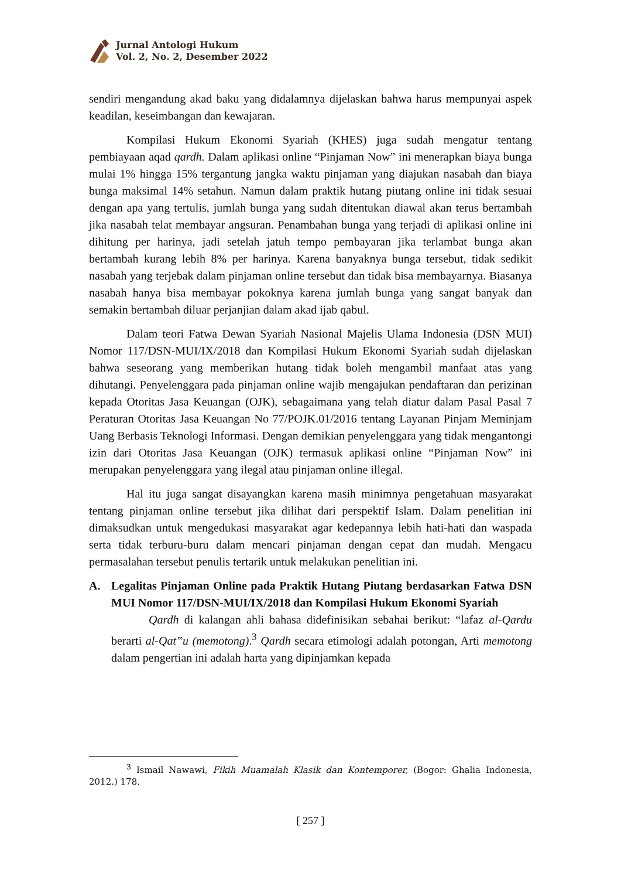Jurnal Antologi Hukum
Vol. 2, No. 2, Desember 2022
sendiri mengandung akad baku yang didalamnya dijelaskan bahwa harus mempunyai aspek keadilan, keseimbangan dan kewajaran.
Kompilasi Hukum Ekonomi Syariah (KHES) juga sudah mengatur tentang pembiayaan aqad qardh. Dalam aplikasi online “Pinjaman Now” ini menerapkan biaya bunga mulai 1% hingga 15% tergantung jangka waktu pinjaman yang diajukan nasabah dan biaya bunga maksimal 14% setahun. Namun dalam praktik hutang piutang online ini tidak sesuai dengan apa yang tertulis, jumlah bunga yang sudah ditentukan diawal akan terus bertambah jika nasabah telat membayar angsuran. Penambahan bunga yang terjadi di aplikasi online ini dihitung per harinya, jadi setelah jatuh tempo pembayaran jika terlambat bunga akan bertambah kurang lebih 8% per harinya. Karena banyaknya bunga tersebut, tidak sedikit nasabah yang terjebak dalam pinjaman online tersebut dan tidak bisa membayarnya. Biasanya nasabah hanya bisa membayar pokoknya karena jumlah bunga yang sangat banyak dan semakin bertambah diluar perjanjian dalam akad ijab qabul.
Dalam teori Fatwa Dewan Syariah Nasional Majelis Ulama Indonesia (DSN MUI) Nomor 117/DSN-MUI/IX/2018 dan Kompilasi Hukum Ekonomi Syariah sudah dijelaskan bahwa seseorang yang memberikan hutang tidak boleh mengambil manfaat atas yang dihutangi. Penyelenggara pada pinjaman online wajib mengajukan pendaftaran dan perizinan kepada Otoritas Jasa Keuangan (OJK), sebagaimana yang telah diatur dalam Pasal Pasal 7 Peraturan Otoritas Jasa Keuangan No 77/POJK.01/2016 tentang Layanan Pinjam Meminjam Uang Berbasis Teknologi Informasi. Dengan demikian penyelenggara yang tidak mengantongi izin dari Otoritas Jasa Keuangan (OJK) termasuk aplikasi online “Pinjaman Now” ini merupakan penyelenggara yang ilegal atau pinjaman online illegal.
Hal itu juga sangat disayangkan karena masih minimnya pengetahuan masyarakat tentang pinjaman online tersebut jika dilihat dari perspektif Islam. Dalam penelitian ini dimaksudkan untuk mengedukasi masyarakat agar kedepannya lebih hati-hati dan waspada serta tidak terburu-buru dalam mencari pinjaman dengan cepat dan mudah. Mengacu permasalahan tersebut penulis tertarik untuk melakukan penelitian ini.
A. Legalitas Pinjaman Online pada Praktik Hutang Piutang berdasarkan Fatwa DSN MUI Nomor 117/DSN-MUI/IX/2018 dan Kompilasi Hukum Ekonomi Syariah
Qardh di kalangan ahli bahasa didefinisikan sebahai berikut: “lafaz al-Qardu berarti al-Qat‟u (memotong).<sup>3</sup> Qardh secara etimologi adalah potongan, Arti memotong dalam pengertian ini adalah harta yang dipinjamkan kepada
<sup>3</sup> Ismail Nawawi, Fikih Muamalah Klasik dan Kontemporer, (Bogor: Ghalia Indonesia, 2012.) 178.
[ 257 ]